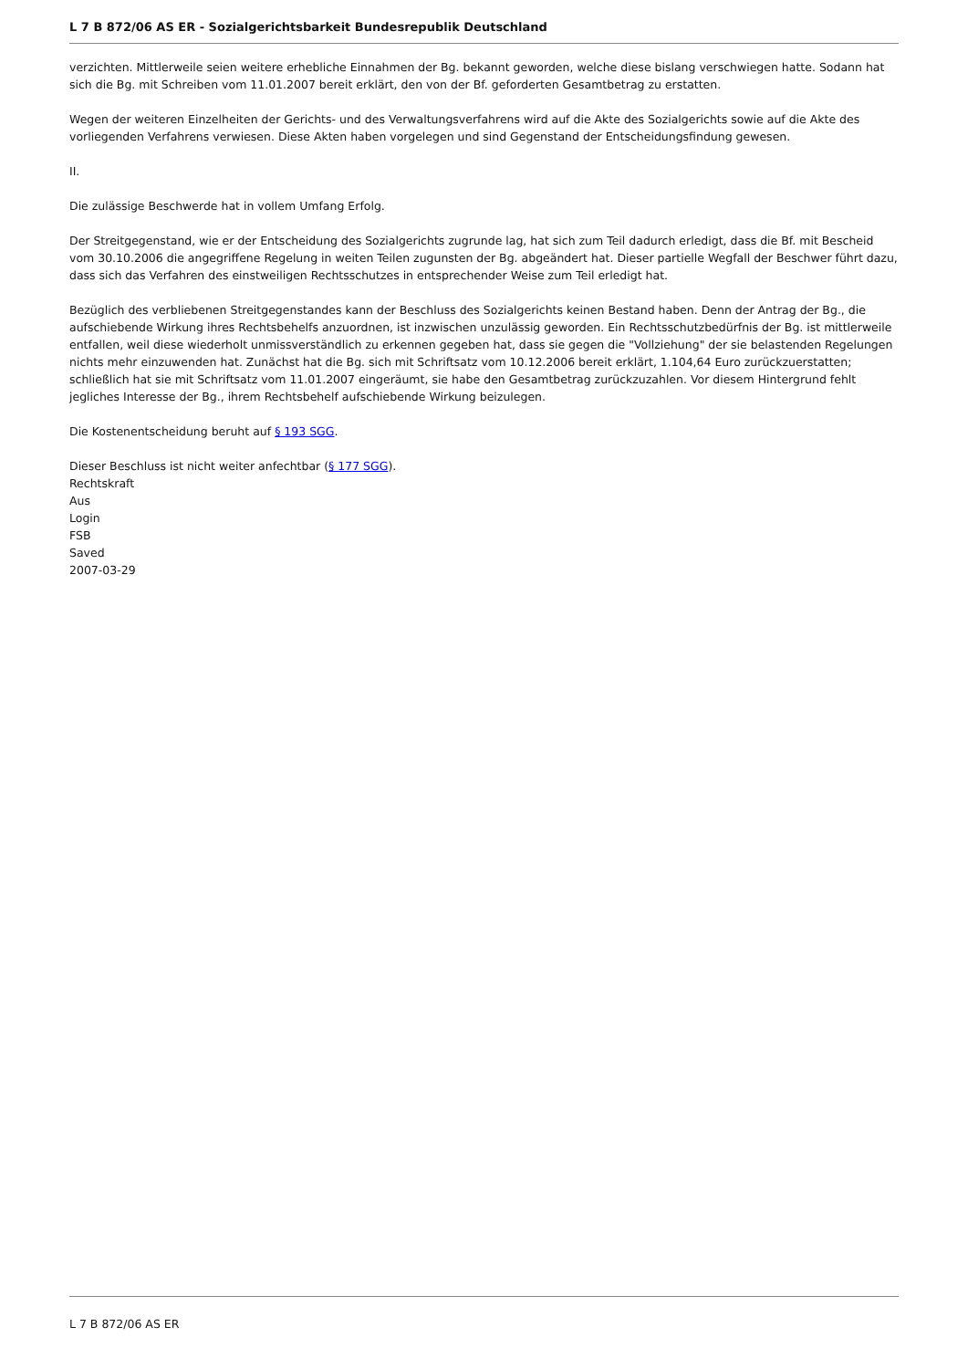L 7 B 872/06 AS ER - Sozialgerichtsbarkeit Bundesrepublik Deutschland
verzichten. Mittlerweile seien weitere erhebliche Einnahmen der Bg. bekannt geworden, welche diese bislang verschwiegen hatte. Sodann hat sich die Bg. mit Schreiben vom 11.01.2007 bereit erklärt, den von der Bf. geforderten Gesamtbetrag zu erstatten.
Wegen der weiteren Einzelheiten der Gerichts- und des Verwaltungsverfahrens wird auf die Akte des Sozialgerichts sowie auf die Akte des vorliegenden Verfahrens verwiesen. Diese Akten haben vorgelegen und sind Gegenstand der Entscheidungsfindung gewesen.
II.
Die zulässige Beschwerde hat in vollem Umfang Erfolg.
Der Streitgegenstand, wie er der Entscheidung des Sozialgerichts zugrunde lag, hat sich zum Teil dadurch erledigt, dass die Bf. mit Bescheid vom 30.10.2006 die angegriffene Regelung in weiten Teilen zugunsten der Bg. abgeändert hat. Dieser partielle Wegfall der Beschwer führt dazu, dass sich das Verfahren des einstweiligen Rechtsschutzes in entsprechender Weise zum Teil erledigt hat.
Bezüglich des verbliebenen Streitgegenstandes kann der Beschluss des Sozialgerichts keinen Bestand haben. Denn der Antrag der Bg., die aufschiebende Wirkung ihres Rechtsbehelfs anzuordnen, ist inzwischen unzulässig geworden. Ein Rechtsschutzbedürfnis der Bg. ist mittlerweile entfallen, weil diese wiederholt unmissverständlich zu erkennen gegeben hat, dass sie gegen die "Vollziehung" der sie belastenden Regelungen nichts mehr einzuwenden hat. Zunächst hat die Bg. sich mit Schriftsatz vom 10.12.2006 bereit erklärt, 1.104,64 Euro zurückzuerstatten; schließlich hat sie mit Schriftsatz vom 11.01.2007 eingeräumt, sie habe den Gesamtbetrag zurückzuzahlen. Vor diesem Hintergrund fehlt jegliches Interesse der Bg., ihrem Rechtsbehelf aufschiebende Wirkung beizulegen.
Die Kostenentscheidung beruht auf § 193 SGG.
Dieser Beschluss ist nicht weiter anfechtbar (§ 177 SGG).
Rechtskraft
Aus
Login
FSB
Saved
2007-03-29
L 7 B 872/06 AS ER